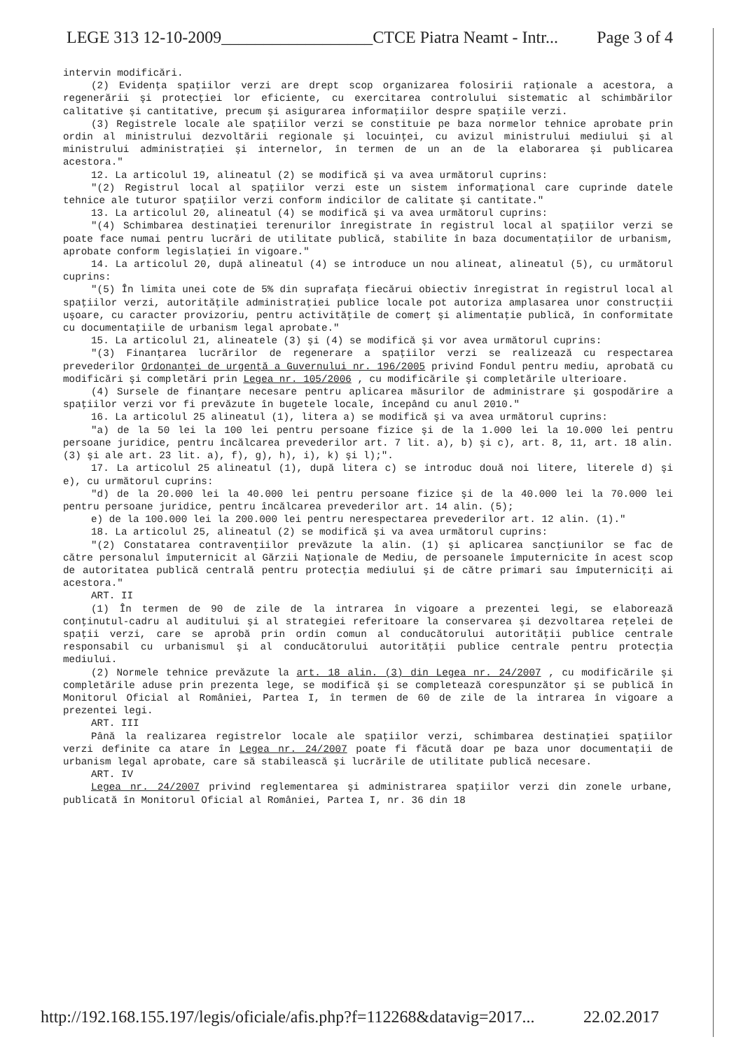LEGE 313 12-10-2009__________________CTCE Piatra Neamt - Intr... Page 3 of 4
intervin modificări.
(2) Evidenţa spaţiilor verzi are drept scop organizarea folosirii raţionale a acestora, a regenerării şi protecţiei lor eficiente, cu exercitarea controlului sistematic al schimbărilor calitative şi cantitative, precum şi asigurarea informaţiilor despre spaţiile verzi.
(3) Registrele locale ale spaţiilor verzi se constituie pe baza normelor tehnice aprobate prin ordin al ministrului dezvoltării regionale şi locuinţei, cu avizul ministrului mediului şi al ministrului administraţiei şi internelor, în termen de un an de la elaborarea şi publicarea acestora."
12. La articolul 19, alineatul (2) se modifică şi va avea următorul cuprins:
"(2) Registrul local al spaţiilor verzi este un sistem informaţional care cuprinde datele tehnice ale tuturor spaţiilor verzi conform indicilor de calitate şi cantitate."
13. La articolul 20, alineatul (4) se modifică şi va avea următorul cuprins:
"(4) Schimbarea destinaţiei terenurilor înregistrate în registrul local al spaţiilor verzi se poate face numai pentru lucrări de utilitate publică, stabilite în baza documentaţiilor de urbanism, aprobate conform legislaţiei în vigoare."
14. La articolul 20, după alineatul (4) se introduce un nou alineat, alineatul (5), cu următorul cuprins:
"(5) În limita unei cote de 5% din suprafaţa fiecărui obiectiv înregistrat în registrul local al spaţiilor verzi, autorităţile administraţiei publice locale pot autoriza amplasarea unor construcţii uşoare, cu caracter provizoriu, pentru activităţile de comerţ şi alimentaţie publică, în conformitate cu documentaţiile de urbanism legal aprobate."
15. La articolul 21, alineatele (3) şi (4) se modifică şi vor avea următorul cuprins:
"(3) Finanţarea lucrărilor de regenerare a spaţiilor verzi se realizează cu respectarea prevederilor Ordonanţei de urgenţă a Guvernului nr. 196/2005 privind Fondul pentru mediu, aprobată cu modificări şi completări prin Legea nr. 105/2006 , cu modificările şi completările ulterioare.
(4) Sursele de finanţare necesare pentru aplicarea măsurilor de administrare şi gospodărire a spaţiilor verzi vor fi prevăzute în bugetele locale, începând cu anul 2010."
16. La articolul 25 alineatul (1), litera a) se modifică şi va avea următorul cuprins:
"a) de la 50 lei la 100 lei pentru persoane fizice şi de la 1.000 lei la 10.000 lei pentru persoane juridice, pentru încălcarea prevederilor art. 7 lit. a), b) şi c), art. 8, 11, art. 18 alin. (3) şi ale art. 23 lit. a), f), g), h), i), k) şi l);".
17. La articolul 25 alineatul (1), după litera c) se introduc două noi litere, literele d) şi e), cu următorul cuprins:
"d) de la 20.000 lei la 40.000 lei pentru persoane fizice şi de la 40.000 lei la 70.000 lei pentru persoane juridice, pentru încălcarea prevederilor art. 14 alin. (5);
e) de la 100.000 lei la 200.000 lei pentru nerespectarea prevederilor art. 12 alin. (1)."
18. La articolul 25, alineatul (2) se modifică şi va avea următorul cuprins:
"(2) Constatarea contravenţiilor prevăzute la alin. (1) şi aplicarea sancţiunilor se fac de către personalul împuternicit al Gărzii Naţionale de Mediu, de persoanele împuternicite în acest scop de autoritatea publică centrală pentru protecţia mediului şi de către primari sau împuterniciţi ai acestora."
ART. II
(1) În termen de 90 de zile de la intrarea în vigoare a prezentei legi, se elaborează conţinutul-cadru al auditului şi al strategiei referitoare la conservarea şi dezvoltarea reţelei de spaţii verzi, care se aprobă prin ordin comun al conducătorului autorităţii publice centrale responsabil cu urbanismul şi al conducătorului autorităţii publice centrale pentru protecţia mediului.
(2) Normele tehnice prevăzute la art. 18 alin. (3) din Legea nr. 24/2007 , cu modificările şi completările aduse prin prezenta lege, se modifică şi se completează corespunzător şi se publică în Monitorul Oficial al României, Partea I, în termen de 60 de zile de la intrarea în vigoare a prezentei legi.
ART. III
Până la realizarea registrelor locale ale spaţiilor verzi, schimbarea destinaţiei spaţiilor verzi definite ca atare în Legea nr. 24/2007 poate fi făcută doar pe baza unor documentaţii de urbanism legal aprobate, care să stabilească şi lucrările de utilitate publică necesare.
ART. IV
Legea nr. 24/2007 privind reglementarea şi administrarea spaţiilor verzi din zonele urbane, publicată în Monitorul Oficial al României, Partea I, nr. 36 din 18
http://192.168.155.197/legis/oficiale/afis.php?f=112268&datavig=2017... 22.02.2017